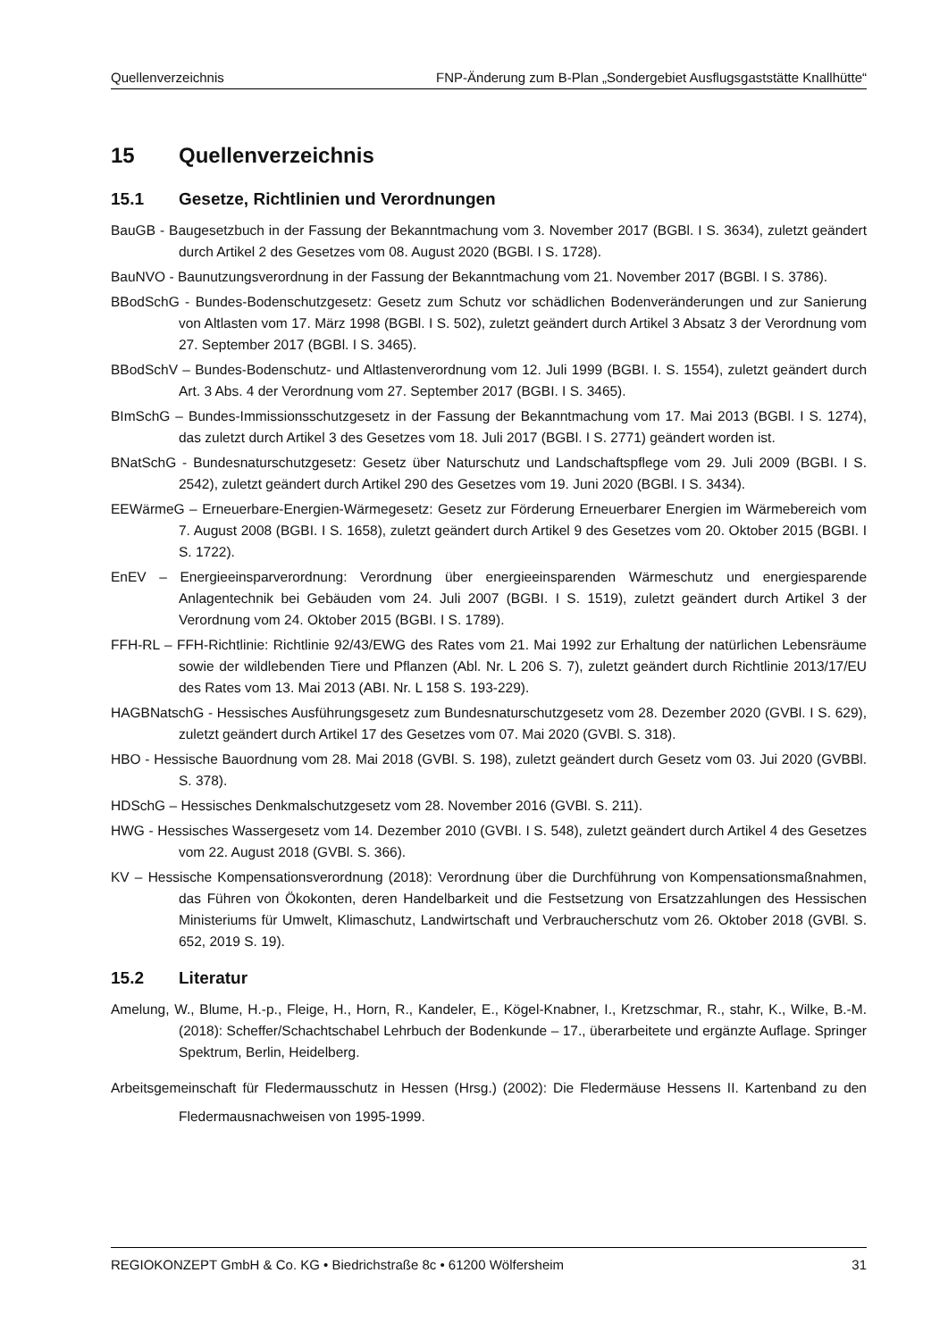Quellenverzeichnis FNP-Änderung zum B-Plan „Sondergebiet Ausflugsgaststätte Knallhütte“
15 Quellenverzeichnis
15.1 Gesetze, Richtlinien und Verordnungen
BauGB - Baugesetzbuch in der Fassung der Bekanntmachung vom 3. November 2017 (BGBl. I S. 3634), zuletzt geändert durch Artikel 2 des Gesetzes vom 08. August 2020 (BGBl. I S. 1728).
BauNVO - Baunutzungsverordnung in der Fassung der Bekanntmachung vom 21. November 2017 (BGBl. I S. 3786).
BBodSchG - Bundes-Bodenschutzgesetz: Gesetz zum Schutz vor schädlichen Bodenveränderungen und zur Sanierung von Altlasten vom 17. März 1998 (BGBl. I S. 502), zuletzt geändert durch Artikel 3 Absatz 3 der Verordnung vom 27. September 2017 (BGBl. I S. 3465).
BBodSchV – Bundes-Bodenschutz- und Altlastenverordnung vom 12. Juli 1999 (BGBI. I. S. 1554), zuletzt geändert durch Art. 3 Abs. 4 der Verordnung vom 27. September 2017 (BGBI. I S. 3465).
BImSchG – Bundes-Immissionsschutzgesetz in der Fassung der Bekanntmachung vom 17. Mai 2013 (BGBl. I S. 1274), das zuletzt durch Artikel 3 des Gesetzes vom 18. Juli 2017 (BGBl. I S. 2771) geändert worden ist.
BNatSchG - Bundesnaturschutzgesetz: Gesetz über Naturschutz und Landschaftspflege vom 29. Juli 2009 (BGBI. I S. 2542), zuletzt geändert durch Artikel 290 des Gesetzes vom 19. Juni 2020 (BGBl. I S. 3434).
EEWärmeG – Erneuerbare-Energien-Wärmegesetz: Gesetz zur Förderung Erneuerbarer Energien im Wärmebereich vom 7. August 2008 (BGBI. I S. 1658), zuletzt geändert durch Artikel 9 des Gesetzes vom 20. Oktober 2015 (BGBI. I S. 1722).
EnEV – Energieeinsparverordnung: Verordnung über energieeinsparenden Wärmeschutz und energiesparende Anlagentechnik bei Gebäuden vom 24. Juli 2007 (BGBI. I S. 1519), zuletzt geändert durch Artikel 3 der Verordnung vom 24. Oktober 2015 (BGBI. I S. 1789).
FFH-RL – FFH-Richtlinie: Richtlinie 92/43/EWG des Rates vom 21. Mai 1992 zur Erhaltung der natürlichen Lebensräume sowie der wildlebenden Tiere und Pflanzen (Abl. Nr. L 206 S. 7), zuletzt geändert durch Richtlinie 2013/17/EU des Rates vom 13. Mai 2013 (ABI. Nr. L 158 S. 193-229).
HAGBNatschG - Hessisches Ausführungsgesetz zum Bundesnaturschutzgesetz vom 28. Dezember 2020 (GVBl. I S. 629), zuletzt geändert durch Artikel 17 des Gesetzes vom 07. Mai 2020 (GVBl. S. 318).
HBO - Hessische Bauordnung vom 28. Mai 2018 (GVBl. S. 198), zuletzt geändert durch Gesetz vom 03. Jui 2020 (GVBBl. S. 378).
HDSchG – Hessisches Denkmalschutzgesetz vom 28. November 2016 (GVBl. S. 211).
HWG - Hessisches Wassergesetz vom 14. Dezember 2010 (GVBI. I S. 548), zuletzt geändert durch Artikel 4 des Gesetzes vom 22. August 2018 (GVBl. S. 366).
KV – Hessische Kompensationsverordnung (2018): Verordnung über die Durchführung von Kompensationsmaßnahmen, das Führen von Ökokonten, deren Handelbarkeit und die Festsetzung von Ersatzzahlungen des Hessischen Ministeriums für Umwelt, Klimaschutz, Landwirtschaft und Verbraucherschutz vom 26. Oktober 2018 (GVBl. S. 652, 2019 S. 19).
15.2 Literatur
Amelung, W., Blume, H.-p., Fleige, H., Horn, R., Kandeler, E., Kögel-Knabner, I., Kretzschmar, R., stahr, K., Wilke, B.-M. (2018): Scheffer/Schachtschabel Lehrbuch der Bodenkunde – 17., überarbeitete und ergänzte Auflage. Springer Spektrum, Berlin, Heidelberg.
Arbeitsgemeinschaft für Fledermausschutz in Hessen (Hrsg.) (2002): Die Fledermäuse Hessens II. Kartenband zu den Fledermausnachweisen von 1995-1999.
REGIOKONZEPT GmbH & Co. KG • Biedrichstraße 8c • 61200 Wölfersheim 31